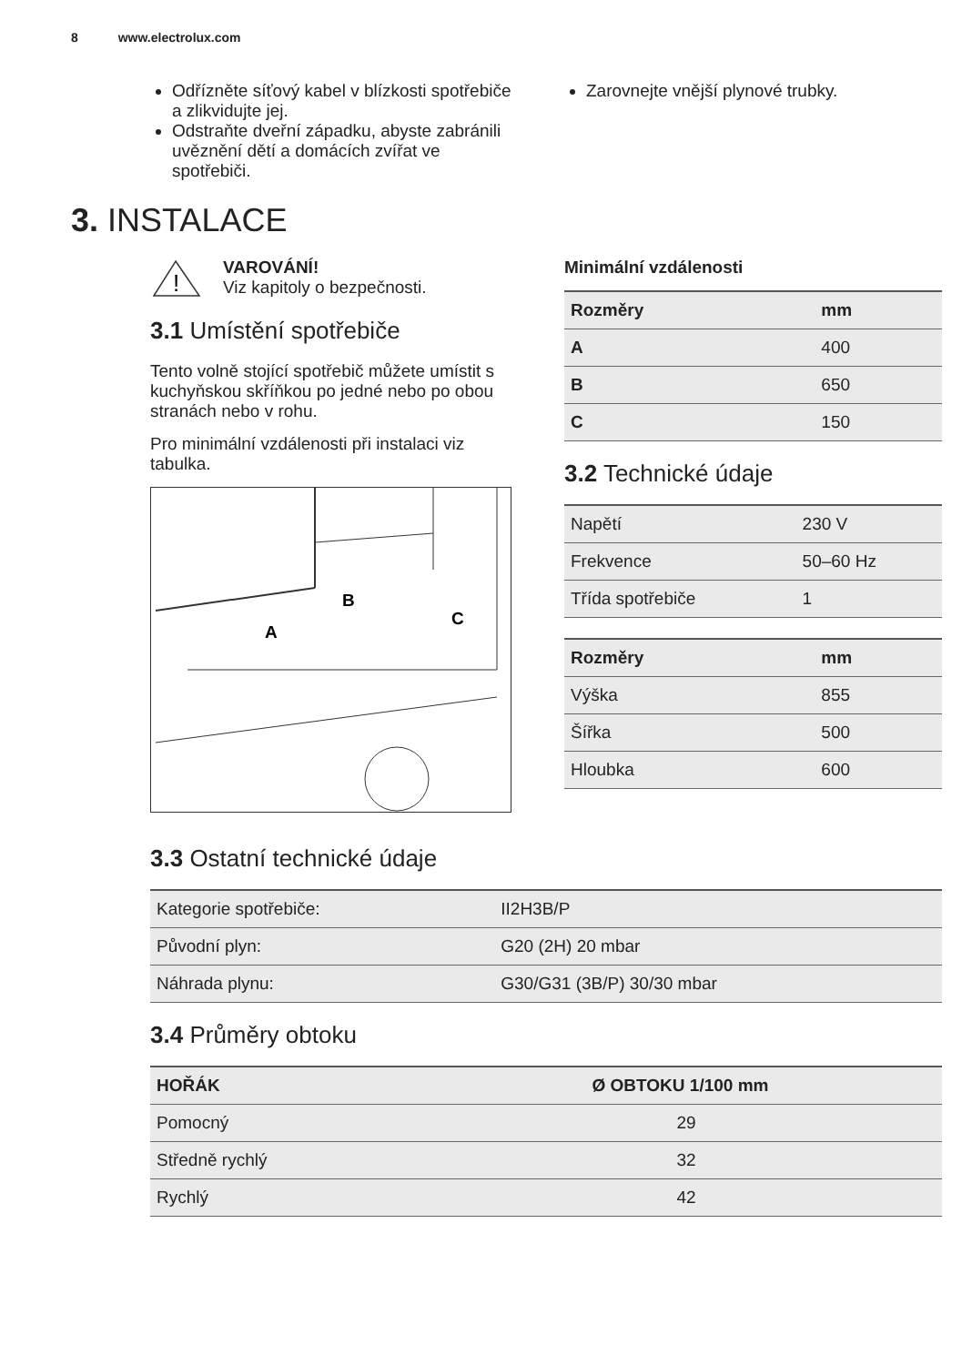8 www.electrolux.com
Odřízněte síťový kabel v blízkosti spotřebiče a zlikvidujte jej.
Odstraňte dveřní západku, abyste zabránili uvěznění dětí a domácích zvířat ve spotřebiči.
Zarovnejte vnější plynové trubky.
3. INSTALACE
!
VAROVÁNÍ!
Viz kapitoly o bezpečnosti.
3.1 Umístění spotřebiče
Tento volně stojící spotřebič můžete umístit s kuchyňskou skříňkou po jedné nebo po obou stranách nebo v rohu.
Pro minimální vzdálenosti při instalaci viz tabulka.
A
B
C
Minimální vzdálenosti
| Rozměry | mm |
| --- | --- |
| A | 400 |
| B | 650 |
| C | 150 |
3.2 Technické údaje
| Napětí | 230 V |
| --- | --- |
| Frekvence | 50–60 Hz |
| Třída spotřebiče | 1 |
| Rozměry | mm |
| --- | --- |
| Výška | 855 |
| Šířka | 500 |
| Hloubka | 600 |
3.3 Ostatní technické údaje
| Kategorie spotřebiče: | II2H3B/P |
| --- | --- |
| Původní plyn: | G20 (2H) 20 mbar |
| Náhrada plynu: | G30/G31 (3B/P) 30/30 mbar |
3.4 Průměry obtoku
| HOŘÁK | Ø OBTOKU 1/100 mm |
| --- | --- |
| Pomocný | 29 |
| Středně rychlý | 32 |
| Rychlý | 42 |